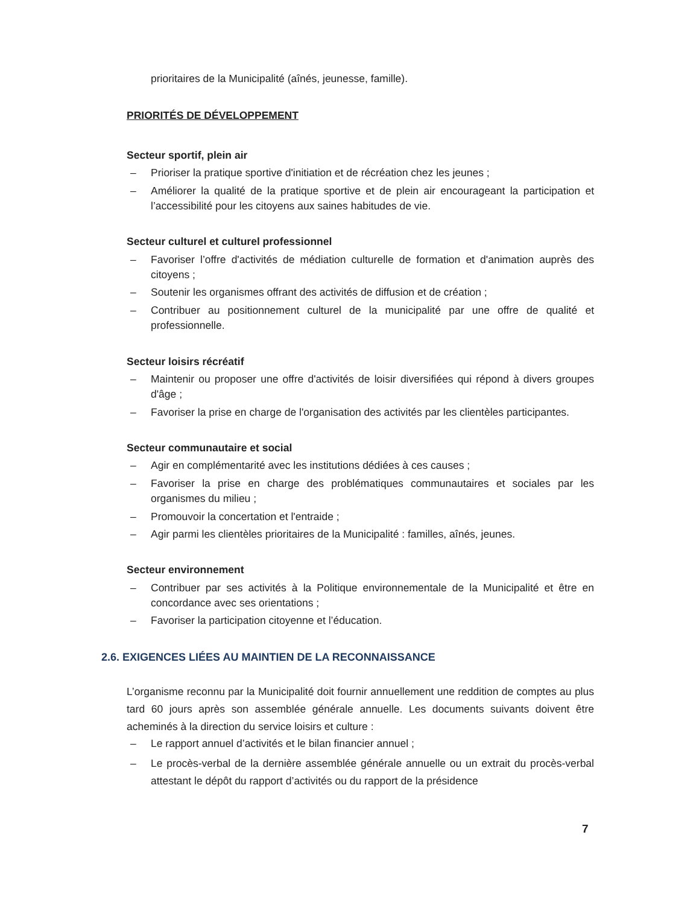prioritaires de la Municipalité (aînés, jeunesse, famille).
PRIORITÉS DE DÉVELOPPEMENT
Secteur sportif, plein air
– Prioriser la pratique sportive d'initiation et de récréation chez les jeunes ;
– Améliorer la qualité de la pratique sportive et de plein air encourageant la participation et l’accessibilité pour les citoyens aux saines habitudes de vie.
Secteur culturel et culturel professionnel
– Favoriser l’offre d'activités de médiation culturelle de formation et d'animation auprès des citoyens ;
– Soutenir les organismes offrant des activités de diffusion et de création ;
– Contribuer au positionnement culturel de la municipalité par une offre de qualité et professionnelle.
Secteur loisirs récréatif
– Maintenir ou proposer une offre d'activités de loisir diversifiées qui répond à divers groupes d'âge ;
– Favoriser la prise en charge de l'organisation des activités par les clientèles participantes.
Secteur communautaire et social
– Agir en complémentarité avec les institutions dédiées à ces causes ;
– Favoriser la prise en charge des problématiques communautaires et sociales par les organismes du milieu ;
– Promouvoir la concertation et l'entraide ;
– Agir parmi les clientèles prioritaires de la Municipalité : familles, aînés, jeunes.
Secteur environnement
– Contribuer par ses activités à la Politique environnementale de la Municipalité et être en concordance avec ses orientations ;
– Favoriser la participation citoyenne et l’éducation.
2.6. EXIGENCES LIÉES AU MAINTIEN DE LA RECONNAISSANCE
L’organisme reconnu par la Municipalité doit fournir annuellement une reddition de comptes au plus tard 60 jours après son assemblée générale annuelle. Les documents suivants doivent être acheminés à la direction du service loisirs et culture :
– Le rapport annuel d’activités et le bilan financier annuel ;
– Le procès-verbal de la dernière assemblée générale annuelle ou un extrait du procès-verbal attestant le dépôt du rapport d’activités ou du rapport de la présidence
7